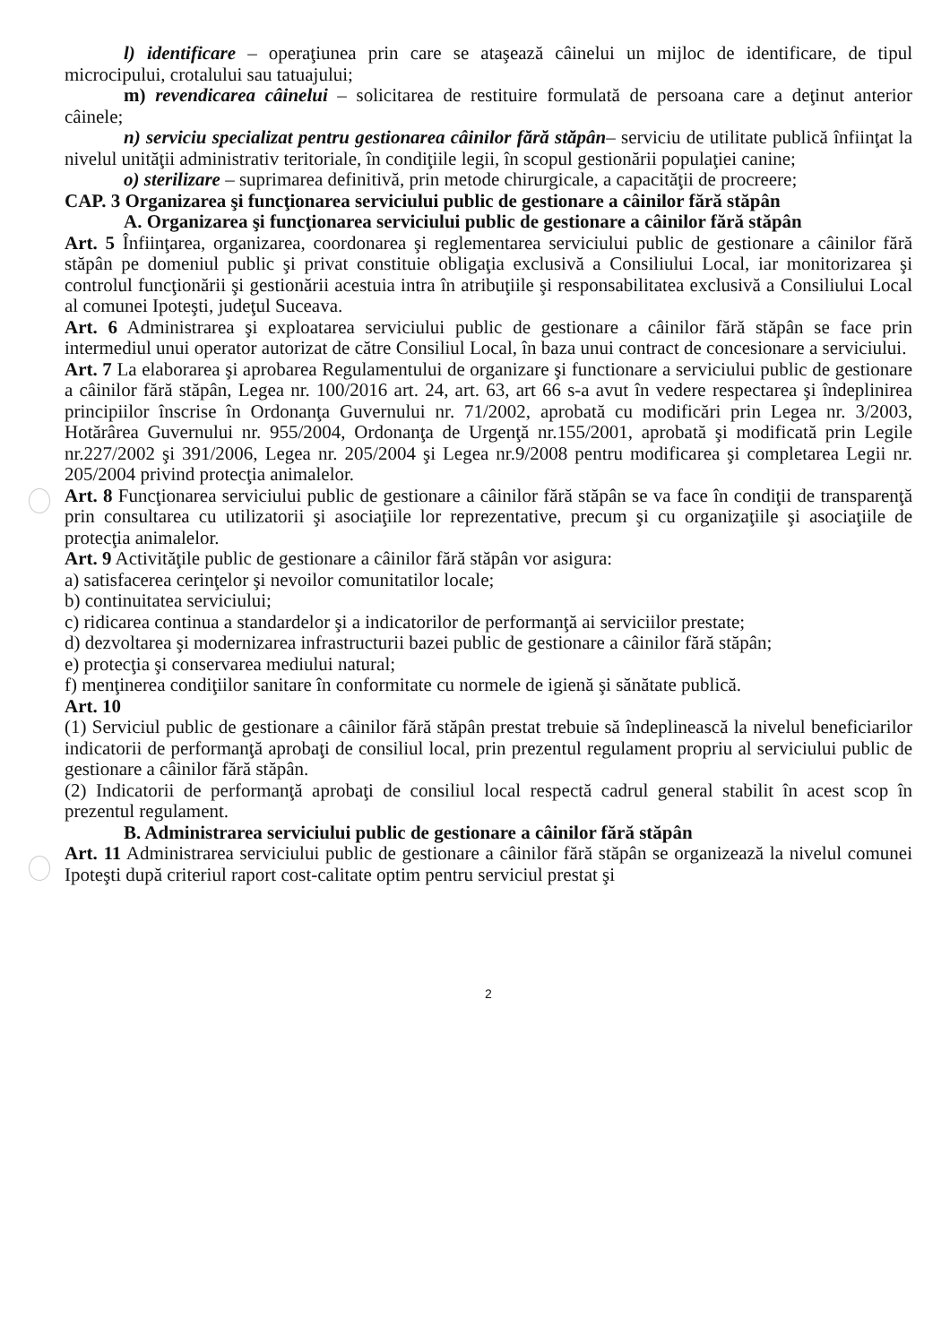l) identificare – operaţiunea prin care se ataşează câinelui un mijloc de identificare, de tipul microcipului, crotalului sau tatuajului;
m) revendicarea câinelui – solicitarea de restituire formulată de persoana care a deţinut anterior câinele;
n) serviciu specializat pentru gestionarea câinilor fără stăpân– serviciu de utilitate publică înfiinţat la nivelul unităţii administrativ teritoriale, în condiţiile legii, în scopul gestionării populaţiei canine;
o) sterilizare – suprimarea definitivă, prin metode chirurgicale, a capacităţii de procreere;
CAP. 3 Organizarea şi funcţionarea serviciului public de gestionare a câinilor fără stăpân
A. Organizarea şi funcţionarea serviciului public de gestionare a câinilor fără stăpân
Art. 5 Înfiinţarea, organizarea, coordonarea şi reglementarea serviciului public de gestionare a câinilor fără stăpân pe domeniul public şi privat constituie obligaţia exclusivă a Consiliului Local, iar monitorizarea şi controlul funcţionării şi gestionării acestuia intra în atribuţiile şi responsabilitatea exclusivă a Consiliului Local al comunei Ipoteşti, judeţul Suceava.
Art. 6 Administrarea şi exploatarea serviciului public de gestionare a câinilor fără stăpân se face prin intermediul unui operator autorizat de către Consiliul Local, în baza unui contract de concesionare a serviciului.
Art. 7 La elaborarea şi aprobarea Regulamentului de organizare şi functionare a serviciului public de gestionare a câinilor fără stăpân, Legea nr. 100/2016 art. 24, art. 63, art 66 s-a avut în vedere respectarea şi îndeplinirea principiilor înscrise în Ordonanţa Guvernului nr. 71/2002, aprobată cu modificări prin Legea nr. 3/2003, Hotărârea Guvernului nr. 955/2004, Ordonanţa de Urgenţă nr.155/2001, aprobată şi modificată prin Legile nr.227/2002 şi 391/2006, Legea nr. 205/2004 şi Legea nr.9/2008 pentru modificarea şi completarea Legii nr. 205/2004 privind protecţia animalelor.
Art. 8 Funcţionarea serviciului public de gestionare a câinilor fără stăpân se va face în condiţii de transparenţă prin consultarea cu utilizatorii şi asociaţiile lor reprezentative, precum şi cu organizaţiile şi asociaţiile de protecţia animalelor.
Art. 9 Activităţile public de gestionare a câinilor fără stăpân vor asigura:
a) satisfacerea cerinţelor şi nevoilor comunitatilor locale;
b) continuitatea serviciului;
c) ridicarea continua a standardelor şi a indicatorilor de performanţă ai serviciilor prestate;
d) dezvoltarea şi modernizarea infrastructurii bazei public de gestionare a câinilor fără stăpân;
e) protecţia şi conservarea mediului natural;
f) menţinerea condiţiilor sanitare în conformitate cu normele de igienă şi sănătate publică.
Art. 10
(1) Serviciul public de gestionare a câinilor fără stăpân prestat trebuie să îndeplinească la nivelul beneficiarilor indicatorii de performanţă aprobaţi de consiliul local, prin prezentul regulament propriu al serviciului public de gestionare a câinilor fără stăpân.
(2) Indicatorii de performanţă aprobaţi de consiliul local respectă cadrul general stabilit în acest scop în prezentul regulament.
B. Administrarea serviciului public de gestionare a câinilor fără stăpân
Art. 11 Administrarea serviciului public de gestionare a câinilor fără stăpân se organizează la nivelul comunei Ipoteşti după criteriul raport cost-calitate optim pentru serviciul prestat şi
2